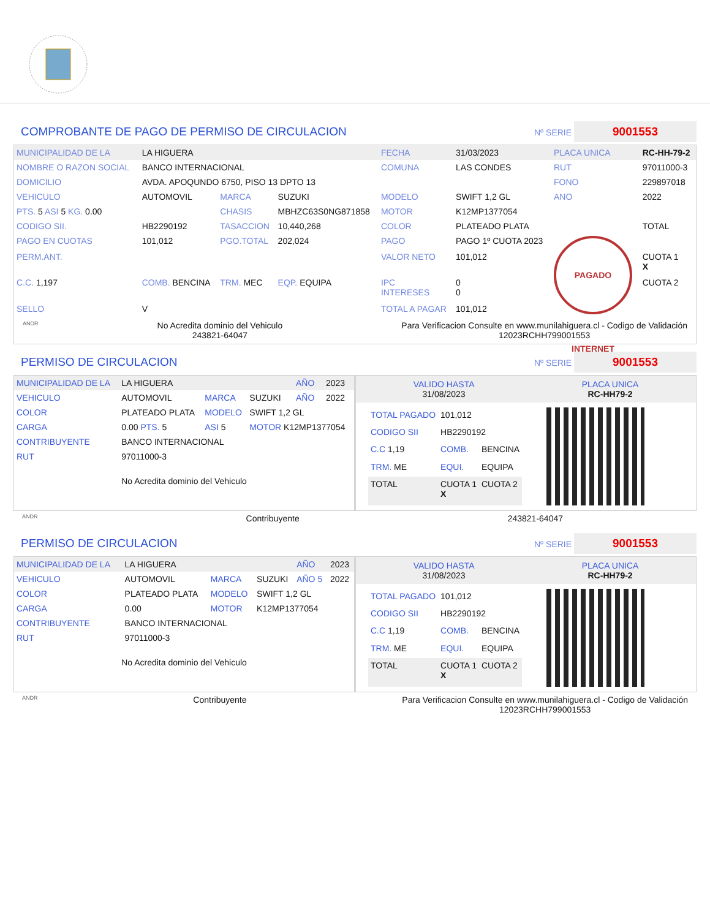COMPROBANTE DE PAGO DE PERMISO DE CIRCULACION Nº SERIE 9001553
| MUNICIPALIDAD DE LA | LA HIGUERA | | | FECHA | 31/03/2023 | PLACA UNICA | RC-HH-79-2 |
| NOMBRE O RAZON SOCIAL | BANCO INTERNACIONAL | | | COMUNA | LAS CONDES | RUT | 97011000-3 |
| DOMICILIO | AVDA. APOQUNDO 6750, PISO 13 DPTO 13 | | | | | FONO | 229897018 |
| VEHICULO | AUTOMOVIL | MARCA | SUZUKI | MODELO | SWIFT 1,2 GL | ANO | 2022 |
| PTS. 5 ASI 5 KG. 0.00 | | CHASIS | MBHZC63S0NG871858 | MOTOR | K12MP1377054 | | |
| CODIGO SII. | HB2290192 | TASACCION | 10,440,268 | COLOR | PLATEADO PLATA | | TOTAL |
| PAGO EN CUOTAS | 101,012 | PGO.TOTAL | 202,024 | PAGO | PAGO 1º CUOTA 2023 | PAGADO INTERNET | |
| PERM.ANT. | | | | VALOR NETO | 101,012 | | CUOTA 1 X |
| C.C. 1,197 | COMB. BENCINA | TRM. MEC | EQP. EQUIPA | IPC INTERESES | 0 0 | | CUOTA 2 |
| SELLO | V | | | TOTAL A PAGAR | 101,012 | | |
ANDR No Acredita dominio del Vehiculo
243821-64047 Para Verificacion Consulte en www.munilahiguera.cl - Codigo de Validación
12023RCHH799001553
PERMISO DE CIRCULACION Nº SERIE 9001553
| MUNICIPALIDAD DE LA | LA HIGUERA | | | AÑO | 2023 |
| VEHICULO | AUTOMOVIL | MARCA | SUZUKI | AÑO | 2022 |
| COLOR | PLATEADO PLATA | MODELO | SWIFT 1,2 GL | | |
| CARGA | 0.00 PTS. 5 | ASI 5 | MOTOR K12MP1377054 | | |
| CONTRIBUYENTE | BANCO INTERNACIONAL | | | | |
| RUT | 97011000-3 | | | | |
| No Acredita dominio del Vehiculo | | | | | |
VALIDO HASTA
31/08/2023 PLACA UNICA
RC-HH79-2
| TOTAL PAGADO | 101,012 | |
| CODIGO SII | HB2290192 | |
| C.C 1,19 | COMB. | BENCINA |
| TRM. ME | EQUI. | EQUIPA |
| TOTAL | CUOTA 1 X | CUOTA 2 |
ANDR Contribuyente 243821-64047
PERMISO DE CIRCULACION Nº SERIE 9001553
| MUNICIPALIDAD DE LA | LA HIGUERA | | | AÑO | 2023 |
| VEHICULO | AUTOMOVIL | MARCA | SUZUKI | AÑO 5 | 2022 |
| COLOR | PLATEADO PLATA | MODELO | SWIFT 1,2 GL | | |
| CARGA | 0.00 | MOTOR | K12MP1377054 | | |
| CONTRIBUYENTE | BANCO INTERNACIONAL | | | | |
| RUT | 97011000-3 | | | | |
| No Acredita dominio del Vehiculo | | | | | |
VALIDO HASTA
31/08/2023 PLACA UNICA
RC-HH79-2
| TOTAL PAGADO | 101,012 | |
| CODIGO SII | HB2290192 | |
| C.C 1,19 | COMB. | BENCINA |
| TRM. ME | EQUI. | EQUIPA |
| TOTAL | CUOTA 1 X | CUOTA 2 |
ANDR Contribuyente Para Verificacion Consulte en www.munilahiguera.cl - Codigo de Validación
12023RCHH799001553